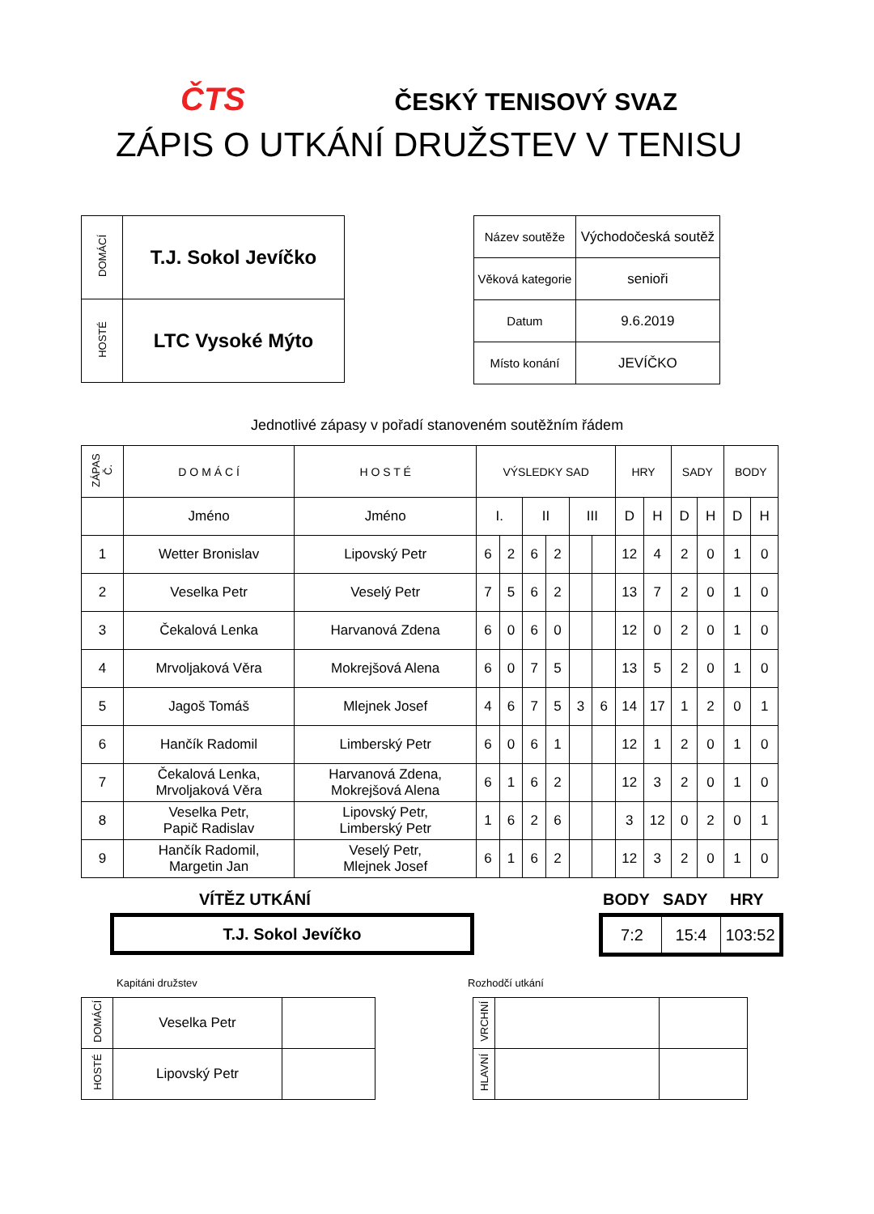ČTS ČESKÝ TENISOVÝ SVAZ
ZÁPIS O UTKÁNÍ DRUŽSTEV V TENISU
| DOMÁCÍ | T.J. Sokol Jevíčko |
| HOSTÉ | LTC Vysoké Mýto |
| Název soutěže | Východočeská soutěž |
| Věková kategorie | senioři |
| Datum | 9.6.2019 |
| Místo konání | JEVÍČKO |
Jednotlivé zápasy v pořadí stanoveném soutěžním řádem
| ZÁPAS Č. | D O M Á C Í | H O S T É | VÝSLEDKY SAD | | | | | | HRY | | SADY | | BODY | |
| --- | --- | --- | --- | --- | --- | --- | --- | --- | --- | --- | --- | --- | --- | --- |
| | Jméno | Jméno | I. | | II | | III | | D | H | D | H | D | H |
| 1 | Wetter Bronislav | Lipovský Petr | 6 | 2 | 6 | 2 | | | 12 | 4 | 2 | 0 | 1 | 0 |
| 2 | Veselka Petr | Veselý Petr | 7 | 5 | 6 | 2 | | | 13 | 7 | 2 | 0 | 1 | 0 |
| 3 | Čekalová Lenka | Harvanová Zdena | 6 | 0 | 6 | 0 | | | 12 | 0 | 2 | 0 | 1 | 0 |
| 4 | Mrvoljaková Věra | Mokrejšová Alena | 6 | 0 | 7 | 5 | | | 13 | 5 | 2 | 0 | 1 | 0 |
| 5 | Jagoš Tomáš | Mlejnek Josef | 4 | 6 | 7 | 5 | 3 | 6 | 14 | 17 | 1 | 2 | 0 | 1 |
| 6 | Hančík Radomil | Limberský Petr | 6 | 0 | 6 | 1 | | | 12 | 1 | 2 | 0 | 1 | 0 |
| 7 | Čekalová Lenka, Mrvoljaková Věra | Harvanová Zdena, Mokrejšová Alena | 6 | 1 | 6 | 2 | | | 12 | 3 | 2 | 0 | 1 | 0 |
| 8 | Veselka Petr, Papič Radislav | Lipovský Petr, Limberský Petr | 1 | 6 | 2 | 6 | | | 3 | 12 | 0 | 2 | 0 | 1 |
| 9 | Hančík Radomil, Margetin Jan | Veselý Petr, Mlejnek Josef | 6 | 1 | 6 | 2 | | | 12 | 3 | 2 | 0 | 1 | 0 |
VÍTĚZ UTKÁNÍ BODY SADY HRY
T.J. Sokol Jevíčko
| 7:2 | 15:4 | 103:52 |
Kapitáni družstev Rozhodčí utkání
| DOMÁCÍ | Veselka Petr | |
| HOSTÉ | Lipovský Petr | |
| VRCHNÍ | | |
| HLAVNÍ | | |